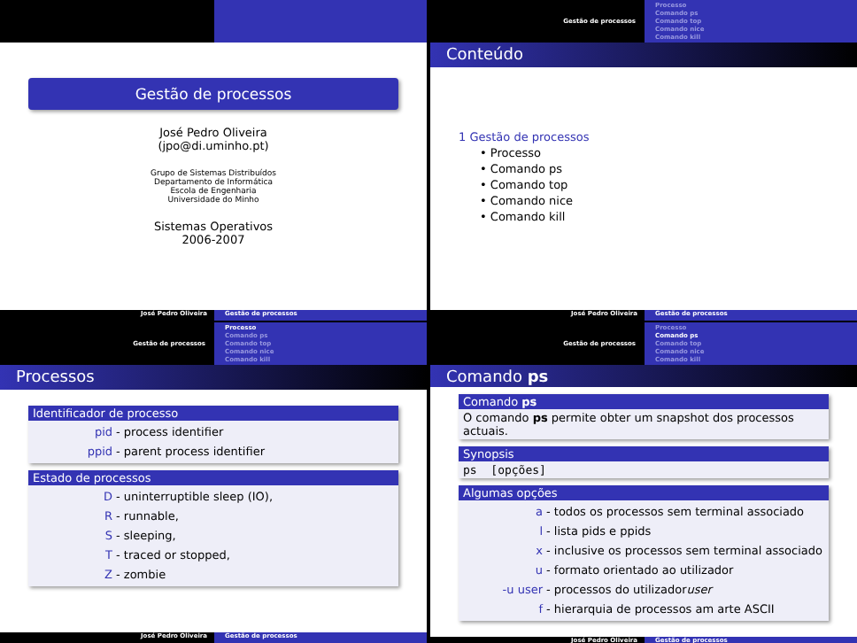Gestão de processos
José Pedro Oliveira
(jpo@di.uminho.pt)
Grupo de Sistemas Distribuídos
Departamento de Informática
Escola de Engenharia
Universidade do Minho
Sistemas Operativos
2006-2007
José Pedro Oliveira Gestão de processos
Gestão de processos
Processo
Comando ps
Comando top
Comando nice
Comando kill
Conteúdo
1 Gestão de processos
• Processo
• Comando ps
• Comando top
• Comando nice
• Comando kill
José Pedro Oliveira Gestão de processos
Gestão de processos
Processo
Comando ps
Comando top
Comando nice
Comando kill
Processos
Identificador de processo
pid - process identifier
ppid - parent process identifier
Estado de processos
D - uninterruptible sleep (IO),
R - runnable,
S - sleeping,
T - traced or stopped,
Z - zombie
José Pedro Oliveira Gestão de processos
Gestão de processos
Processo
Comando ps
Comando top
Comando nice
Comando kill
Comando ps
Comando ps
O comando ps permite obter um snapshot dos processos actuais.
Synopsis
ps [opções]
Algumas opções
a - todos os processos sem terminal associado
l - lista pids e ppids
x - inclusive os processos sem terminal associado
u - formato orientado ao utilizador
-u user - processos do utilizador user
f - hierarquia de processos am arte ASCII
José Pedro Oliveira Gestão de processos